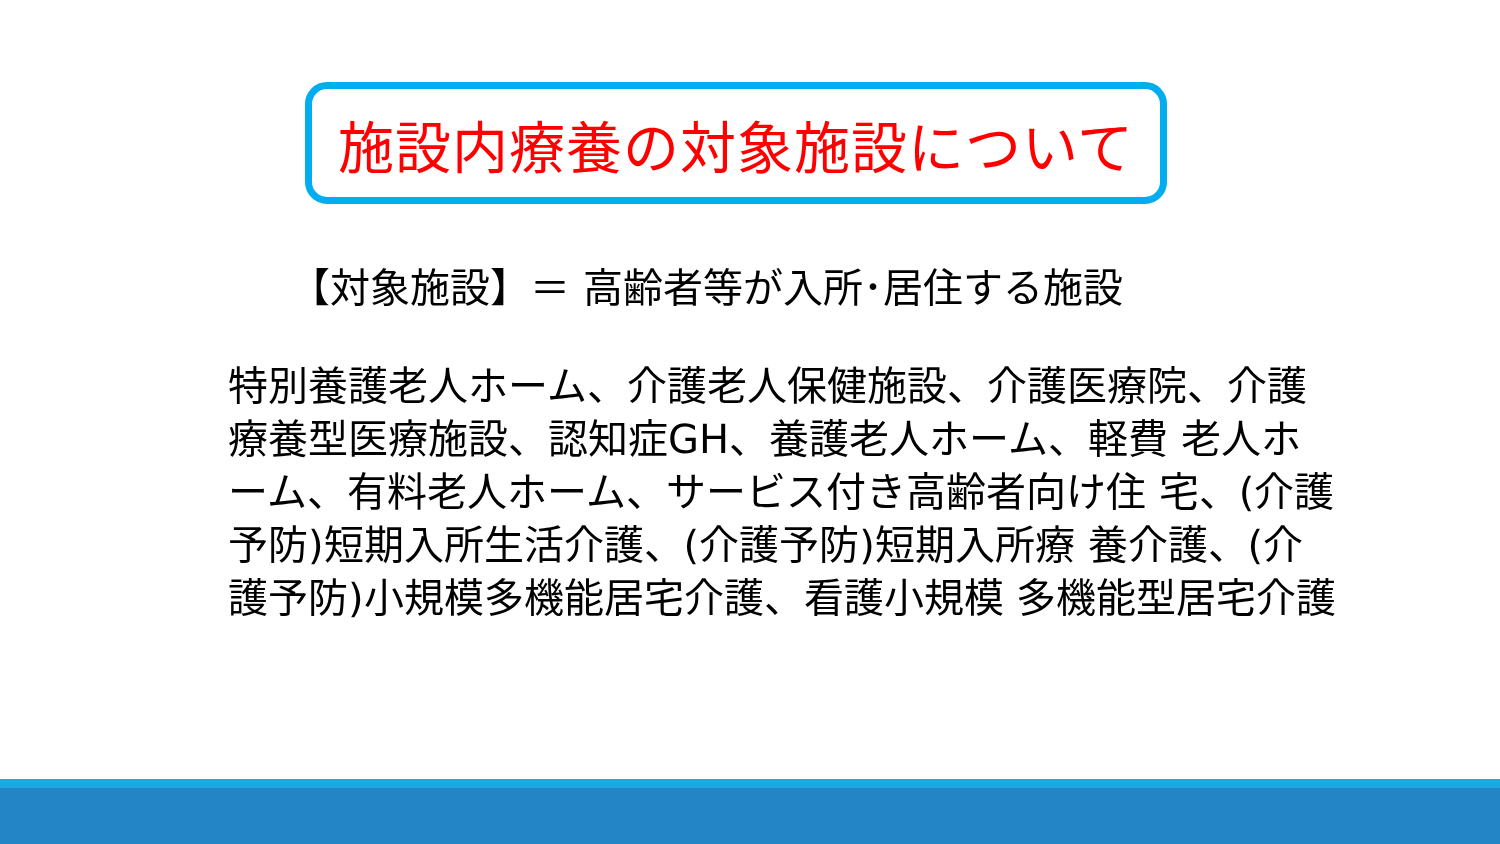施設内療養の対象施設について
【対象施設】＝ 高齢者等が入所･居住する施設
特別養護老人ホーム、介護老人保健施設、介護医療院、介護療養型医療施設、認知症GH、養護老人ホーム、軽費 老人ホーム、有料老人ホーム、サービス付き高齢者向け住 宅、(介護予防)短期入所生活介護、(介護予防)短期入所療 養介護、(介護予防)小規模多機能居宅介護、看護小規模 多機能型居宅介護